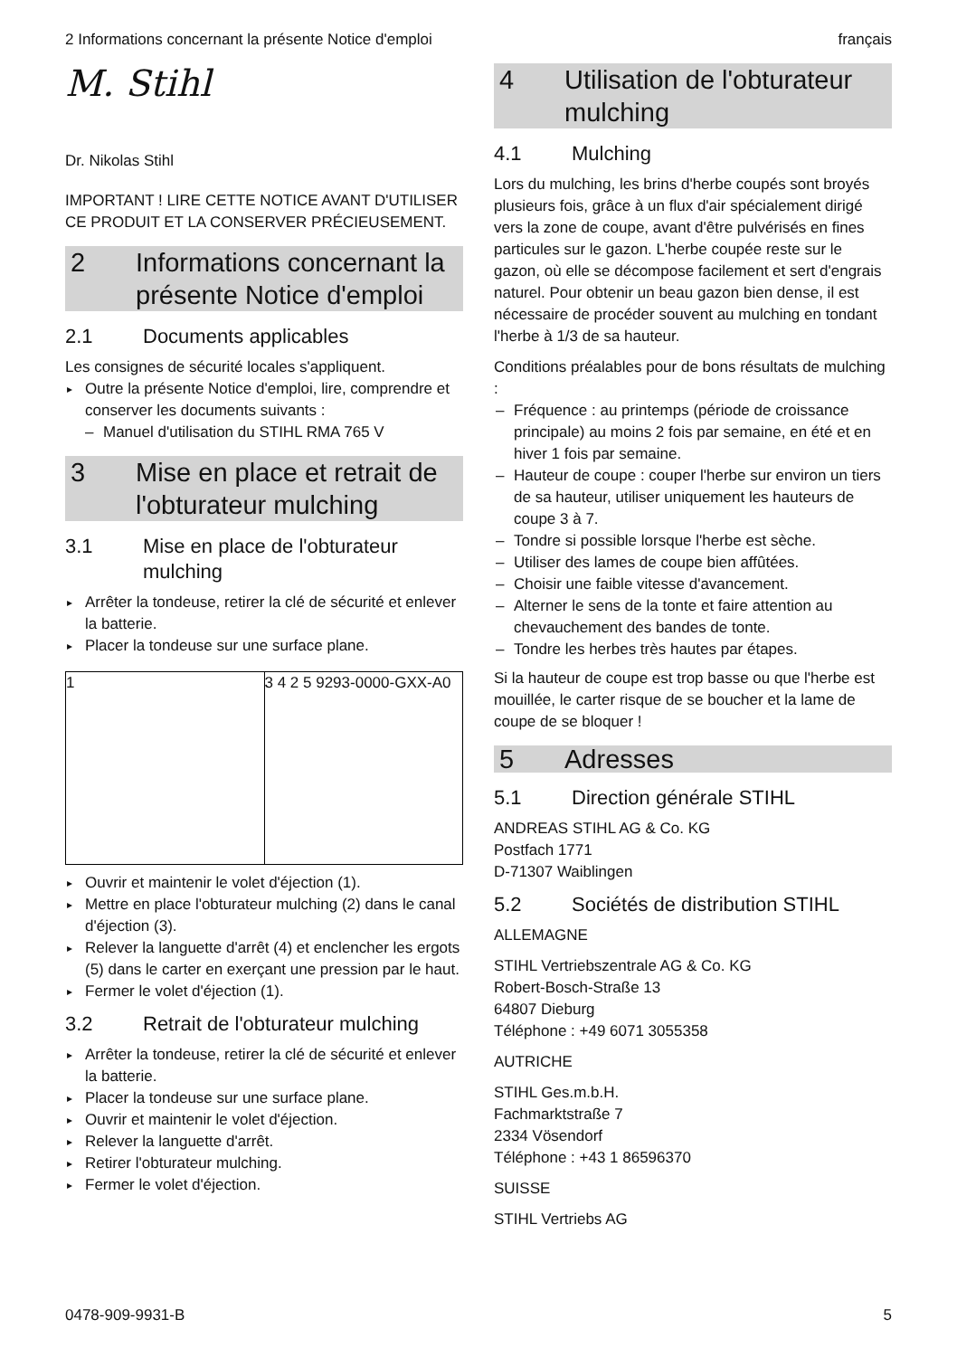2 Informations concernant la présente Notice d'emploi français
M. Stihl
Dr. Nikolas Stihl
IMPORTANT ! LIRE CETTE NOTICE AVANT D'UTILISER CE PRODUIT ET LA CONSERVER PRÉCIEUSEMENT.
2 Informations concernant la présente Notice d'emploi
2.1 Documents applicables
Les consignes de sécurité locales s'appliquent.
Outre la présente Notice d'emploi, lire, comprendre et conserver les documents suivants :
Manuel d'utilisation du STIHL RMA 765 V
3 Mise en place et retrait de l'obturateur mulching
3.1 Mise en place de l'obturateur mulching
Arrêter la tondeuse, retirer la clé de sécurité et enlever la batterie.
Placer la tondeuse sur une surface plane.
1 3 4 2 5 9293-0000-GXX-A0
Ouvrir et maintenir le volet d'éjection (1).
Mettre en place l'obturateur mulching (2) dans le canal d'éjection (3).
Relever la languette d'arrêt (4) et enclencher les ergots (5) dans le carter en exerçant une pression par le haut.
Fermer le volet d'éjection (1).
3.2 Retrait de l'obturateur mulching
Arrêter la tondeuse, retirer la clé de sécurité et enlever la batterie.
Placer la tondeuse sur une surface plane.
Ouvrir et maintenir le volet d'éjection.
Relever la languette d'arrêt.
Retirer l'obturateur mulching.
Fermer le volet d'éjection.
4 Utilisation de l'obturateur mulching
4.1 Mulching
Lors du mulching, les brins d'herbe coupés sont broyés plusieurs fois, grâce à un flux d'air spécialement dirigé vers la zone de coupe, avant d'être pulvérisés en fines particules sur le gazon. L'herbe coupée reste sur le gazon, où elle se décompose facilement et sert d'engrais naturel. Pour obtenir un beau gazon bien dense, il est nécessaire de procéder souvent au mulching en tondant l'herbe à 1/3 de sa hauteur.
Conditions préalables pour de bons résultats de mulching :
Fréquence : au printemps (période de croissance principale) au moins 2 fois par semaine, en été et en hiver 1 fois par semaine.
Hauteur de coupe : couper l'herbe sur environ un tiers de sa hauteur, utiliser uniquement les hauteurs de coupe 3 à 7.
Tondre si possible lorsque l'herbe est sèche.
Utiliser des lames de coupe bien affûtées.
Choisir une faible vitesse d'avancement.
Alterner le sens de la tonte et faire attention au chevauchement des bandes de tonte.
Tondre les herbes très hautes par étapes.
Si la hauteur de coupe est trop basse ou que l'herbe est mouillée, le carter risque de se boucher et la lame de coupe de se bloquer !
5 Adresses
5.1 Direction générale STIHL
ANDREAS STIHL AG & Co. KG
Postfach 1771
D-71307 Waiblingen
5.2 Sociétés de distribution STIHL
ALLEMAGNE
STIHL Vertriebszentrale AG & Co. KG
Robert-Bosch-Straße 13
64807 Dieburg
Téléphone : +49 6071 3055358
AUTRICHE
STIHL Ges.m.b.H.
Fachmarktstraße 7
2334 Vösendorf
Téléphone : +43 1 86596370
SUISSE
STIHL Vertriebs AG
0478-909-9931-B 5